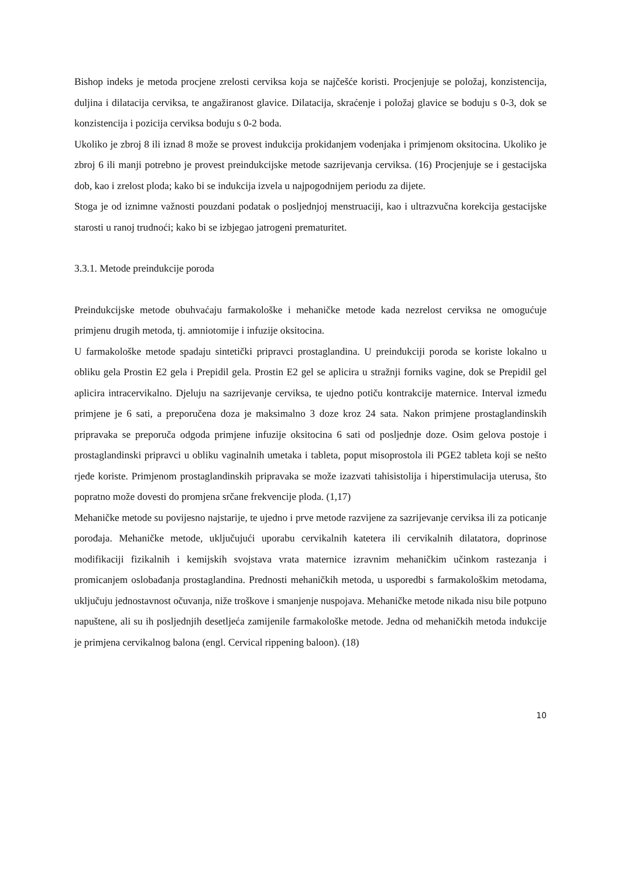Bishop indeks je metoda procjene zrelosti cerviksa koja se najčešće koristi. Procjenjuje se položaj, konzistencija, duljina i dilatacija cerviksa, te angažiranost glavice. Dilatacija, skraćenje i položaj glavice se boduju s 0-3, dok se konzistencija i pozicija cerviksa boduju s 0-2 boda.
Ukoliko je zbroj 8 ili iznad 8 može se provest indukcija prokidanjem vodenjaka i primjenom oksitocina. Ukoliko je zbroj 6 ili manji potrebno je provest preindukcijske metode sazrijevanja cerviksa. (16) Procjenjuje se i gestacijska dob, kao i zrelost ploda; kako bi se indukcija izvela u najpogodnijem periodu za dijete.
Stoga je od iznimne važnosti pouzdani podatak o posljednjoj menstruaciji, kao i ultrazvučna korekcija gestacijske starosti u ranoj trudnoći; kako bi se izbjegao jatrogeni prematuritet.
3.3.1. Metode preindukcije poroda
Preindukcijske metode obuhvaćaju farmakološke i mehaničke metode kada nezrelost cerviksa ne omogućuje primjenu drugih metoda, tj. amniotomije i infuzije oksitocina.
U farmakološke metode spadaju sintetički pripravci prostaglandina. U preindukciji poroda se koriste lokalno u obliku gela Prostin E2 gela i Prepidil gela. Prostin E2 gel se aplicira u stražnji forniks vagine, dok se Prepidil gel aplicira intracervikalno. Djeluju na sazrijevanje cerviksa, te ujedno potiču kontrakcije maternice. Interval između primjene je 6 sati, a preporučena doza je maksimalno 3 doze kroz 24 sata. Nakon primjene prostaglandinskih pripravaka se preporuča odgoda primjene infuzije oksitocina 6 sati od posljednje doze. Osim gelova postoje i prostaglandinski pripravci u obliku vaginalnih umetaka i tableta, poput misoprostola ili PGE2 tableta koji se nešto rjeđe koriste. Primjenom prostaglandinskih pripravaka se može izazvati tahisistolija i hiperstimulacija uterusa, što popratno može dovesti do promjena srčane frekvencije ploda. (1,17)
Mehaničke metode su povijesno najstarije, te ujedno i prve metode razvijene za sazrijevanje cerviksa ili za poticanje porođaja. Mehaničke metode, uključujući uporabu cervikalnih katetera ili cervikalnih dilatatora, doprinose modifikaciji fizikalnih i kemijskih svojstava vrata maternice izravnim mehaničkim učinkom rastezanja i promicanjem oslobađanja prostaglandina. Prednosti mehaničkih metoda, u usporedbi s farmakološkim metodama, uključuju jednostavnost očuvanja, niže troškove i smanjenje nuspojava. Mehaničke metode nikada nisu bile potpuno napuštene, ali su ih posljednjih desetljeća zamijenile farmakološke metode. Jedna od mehaničkih metoda indukcije je primjena cervikalnog balona (engl. Cervical rippening baloon). (18)
10